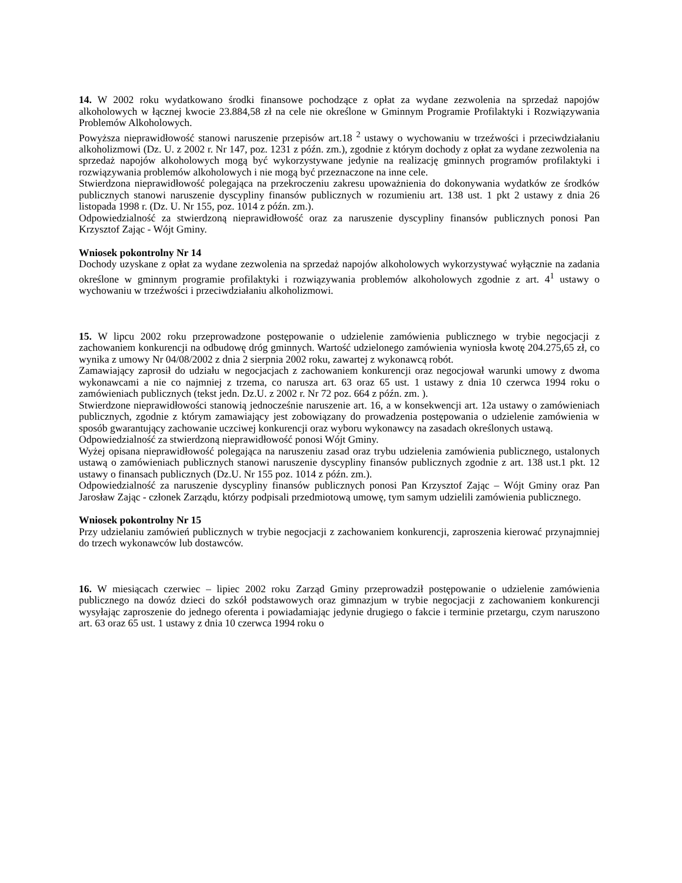14. W 2002 roku wydatkowano środki finansowe pochodzące z opłat za wydane zezwolenia na sprzedaż napojów alkoholowych w łącznej kwocie 23.884,58 zł na cele nie określone w Gminnym Programie Profilaktyki i Rozwiązywania Problemów Alkoholowych.
Powyższa nieprawidłowość stanowi naruszenie przepisów art.18 <sup>2</sup> ustawy o wychowaniu w trzeźwości i przeciwdziałaniu alkoholizmowi (Dz. U. z 2002 r. Nr 147, poz. 1231 z późn. zm.), zgodnie z którym dochody z opłat za wydane zezwolenia na sprzedaż napojów alkoholowych mogą być wykorzystywane jedynie na realizację gminnych programów profilaktyki i rozwiązywania problemów alkoholowych i nie mogą być przeznaczone na inne cele.
Stwierdzona nieprawidłowość polegająca na przekroczeniu zakresu upoważnienia do dokonywania wydatków ze środków publicznych stanowi naruszenie dyscypliny finansów publicznych w rozumieniu art. 138 ust. 1 pkt 2 ustawy z dnia 26 listopada 1998 r. (Dz. U. Nr 155, poz. 1014 z późn. zm.).
Odpowiedzialność za stwierdzoną nieprawidłowość oraz za naruszenie dyscypliny finansów publicznych ponosi Pan Krzysztof Zając - Wójt Gminy.
Wniosek pokontrolny Nr 14
Dochody uzyskane z opłat za wydane zezwolenia na sprzedaż napojów alkoholowych wykorzystywać wyłącznie na zadania określone w gminnym programie profilaktyki i rozwiązywania problemów alkoholowych zgodnie z art. 4<sup>1</sup> ustawy o wychowaniu w trzeźwości i przeciwdziałaniu alkoholizmowi.
15. W lipcu 2002 roku przeprowadzone postępowanie o udzielenie zamówienia publicznego w trybie negocjacji z zachowaniem konkurencji na odbudowę dróg gminnych. Wartość udzielonego zamówienia wyniosła kwotę 204.275,65 zł, co wynika z umowy Nr 04/08/2002 z dnia 2 sierpnia 2002 roku, zawartej z wykonawcą robót.
Zamawiający zaprosił do udziału w negocjacjach z zachowaniem konkurencji oraz negocjował warunki umowy z dwoma wykonawcami a nie co najmniej z trzema, co narusza art. 63 oraz 65 ust. 1 ustawy z dnia 10 czerwca 1994 roku o zamówieniach publicznych (tekst jedn. Dz.U. z 2002 r. Nr 72 poz. 664 z późn. zm. ).
Stwierdzone nieprawidłowości stanowią jednocześnie naruszenie art. 16, a w konsekwencji art. 12a ustawy o zamówieniach publicznych, zgodnie z którym zamawiający jest zobowiązany do prowadzenia postępowania o udzielenie zamówienia w sposób gwarantujący zachowanie uczciwej konkurencji oraz wyboru wykonawcy na zasadach określonych ustawą.
Odpowiedzialność za stwierdzoną nieprawidłowość ponosi Wójt Gminy.
Wyżej opisana nieprawidłowość polegająca na naruszeniu zasad oraz trybu udzielenia zamówienia publicznego, ustalonych ustawą o zamówieniach publicznych stanowi naruszenie dyscypliny finansów publicznych zgodnie z art. 138 ust.1 pkt. 12 ustawy o finansach publicznych (Dz.U. Nr 155 poz. 1014 z późn. zm.).
Odpowiedzialność za naruszenie dyscypliny finansów publicznych ponosi Pan Krzysztof Zając – Wójt Gminy oraz Pan Jarosław Zając - członek Zarządu, którzy podpisali przedmiotową umowę, tym samym udzielili zamówienia publicznego.
Wniosek pokontrolny Nr 15
Przy udzielaniu zamówień publicznych w trybie negocjacji z zachowaniem konkurencji, zaproszenia kierować przynajmniej do trzech wykonawców lub dostawców.
16. W miesiącach czerwiec – lipiec 2002 roku Zarząd Gminy przeprowadził postępowanie o udzielenie zamówienia publicznego na dowóz dzieci do szkół podstawowych oraz gimnazjum w trybie negocjacji z zachowaniem konkurencji wysyłając zaproszenie do jednego oferenta i powiadamiając jedynie drugiego o fakcie i terminie przetargu, czym naruszono art. 63 oraz 65 ust. 1 ustawy z dnia 10 czerwca 1994 roku o